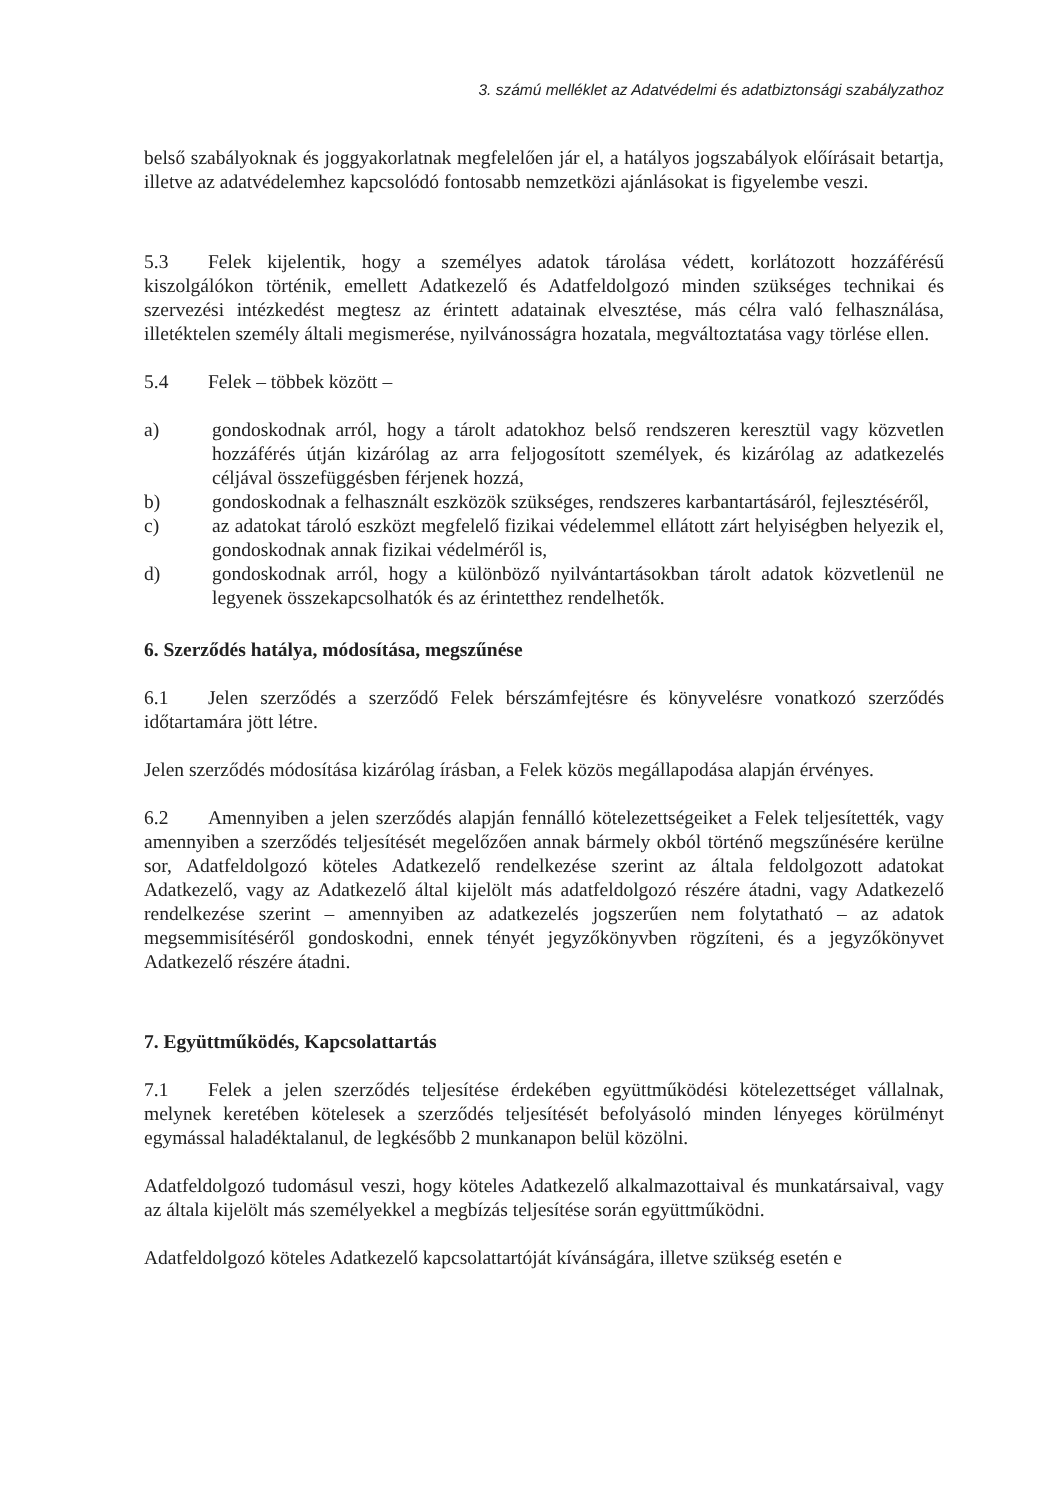3. számú melléklet az Adatvédelmi és adatbiztonsági szabályzathoz
belső szabályoknak és joggyakorlatnak megfelelően jár el, a hatályos jogszabályok előírásait betartja, illetve az adatvédelemhez kapcsolódó fontosabb nemzetközi ajánlásokat is figyelembe veszi.
5.3 Felek kijelentik, hogy a személyes adatok tárolása védett, korlátozott hozzáférésű kiszolgálókon történik, emellett Adatkezelő és Adatfeldolgozó minden szükséges technikai és szervezési intézkedést megtesz az érintett adatainak elvesztése, más célra való felhasználása, illetéktelen személy általi megismerése, nyilvánosságra hozatala, megváltoztatása vagy törlése ellen.
5.4 Felek – többek között –
a) gondoskodnak arról, hogy a tárolt adatokhoz belső rendszeren keresztül vagy közvetlen hozzáférés útján kizárólag az arra feljogosított személyek, és kizárólag az adatkezelés céljával összefüggésben férjenek hozzá,
b) gondoskodnak a felhasznált eszközök szükséges, rendszeres karbantartásáról, fejlesztéséről,
c) az adatokat tároló eszközt megfelelő fizikai védelemmel ellátott zárt helyiségben helyezik el, gondoskodnak annak fizikai védelméről is,
d) gondoskodnak arról, hogy a különböző nyilvántartásokban tárolt adatok közvetlenül ne legyenek összekapcsolhatók és az érintetthez rendelhetők.
6. Szerződés hatálya, módosítása, megszűnése
6.1 Jelen szerződés a szerződő Felek bérszámfejtésre és könyvelésre vonatkozó szerződés időtartamára jött létre.
Jelen szerződés módosítása kizárólag írásban, a Felek közös megállapodása alapján érvényes.
6.2 Amennyiben a jelen szerződés alapján fennálló kötelezettségeiket a Felek teljesítették, vagy amennyiben a szerződés teljesítését megelőzően annak bármely okból történő megszűnésére kerülne sor, Adatfeldolgozó köteles Adatkezelő rendelkezése szerint az általa feldolgozott adatokat Adatkezelő, vagy az Adatkezelő által kijelölt más adatfeldolgozó részére átadni, vagy Adatkezelő rendelkezése szerint – amennyiben az adatkezelés jogszerűen nem folytatható – az adatok megsemmisítéséről gondoskodni, ennek tényét jegyzőkönyvben rögzíteni, és a jegyzőkönyvet Adatkezelő részére átadni.
7. Együttműködés, Kapcsolattartás
7.1 Felek a jelen szerződés teljesítése érdekében együttműködési kötelezettséget vállalnak, melynek keretében kötelesek a szerződés teljesítését befolyásoló minden lényeges körülményt egymással haladéktalanul, de legkésőbb 2 munkanapon belül közölni.
Adatfeldolgozó tudomásul veszi, hogy köteles Adatkezelő alkalmazottaival és munkatársaival, vagy az általa kijelölt más személyekkel a megbízás teljesítése során együttműködni.
Adatfeldolgozó köteles Adatkezelő kapcsolattartóját kívánságára, illetve szükség esetén e